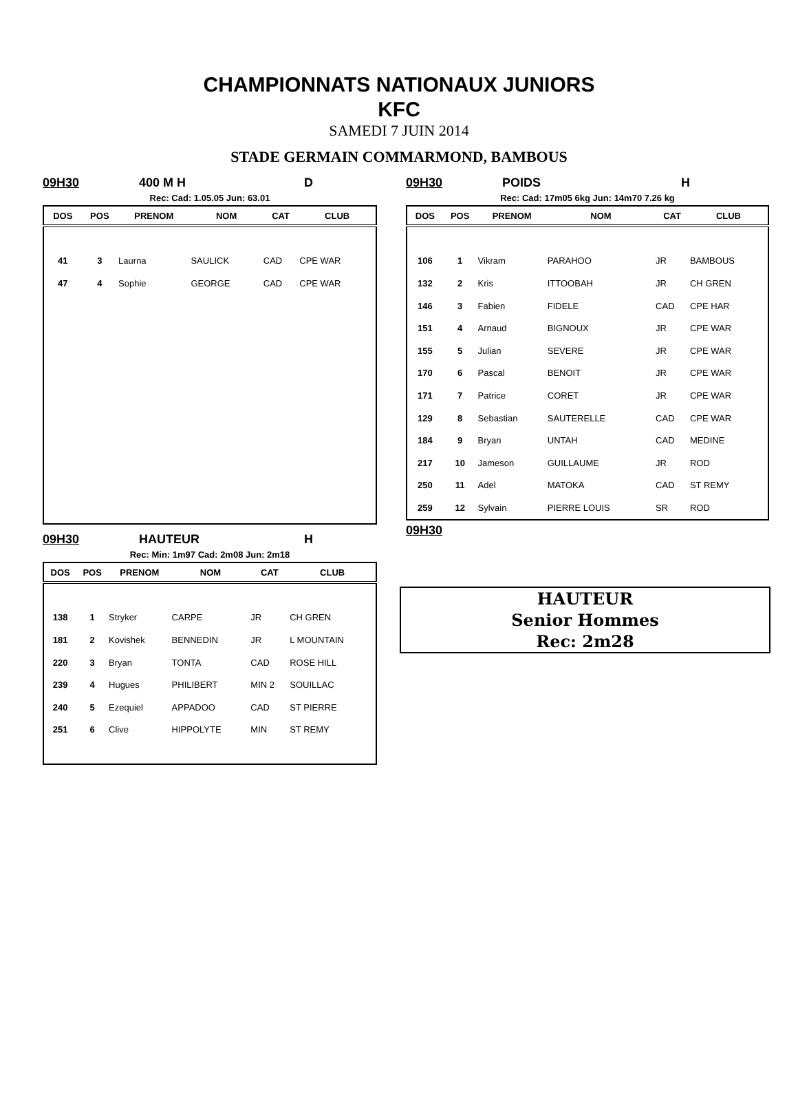CHAMPIONNATS NATIONAUX JUNIORS
KFC
SAMEDI 7 JUIN 2014
STADE GERMAIN COMMARMOND, BAMBOUS
09H30 400 M H D
Rec: Cad: 1.05.05 Jun: 63.01
| DOS | POS | PRENOM | NOM | CAT | CLUB |
| --- | --- | --- | --- | --- | --- |
| 41 | 3 | Laurna | SAULICK | CAD | CPE WAR |
| 47 | 4 | Sophie | GEORGE | CAD | CPE WAR |
09H30 POIDS H
Rec: Cad: 17m05 6kg Jun: 14m70 7.26 kg
| DOS | POS | PRENOM | NOM | CAT | CLUB |
| --- | --- | --- | --- | --- | --- |
| 106 | 1 | Vikram | PARAHOO | JR | BAMBOUS |
| 132 | 2 | Kris | ITTOOBAH | JR | CH GREN |
| 146 | 3 | Fabien | FIDELE | CAD | CPE HAR |
| 151 | 4 | Arnaud | BIGNOUX | JR | CPE WAR |
| 155 | 5 | Julian | SEVERE | JR | CPE WAR |
| 170 | 6 | Pascal | BENOIT | JR | CPE WAR |
| 171 | 7 | Patrice | CORET | JR | CPE WAR |
| 129 | 8 | Sebastian | SAUTERELLE | CAD | CPE WAR |
| 184 | 9 | Bryan | UNTAH | CAD | MEDINE |
| 217 | 10 | Jameson | GUILLAUME | JR | ROD |
| 250 | 11 | Adel | MATOKA | CAD | ST REMY |
| 259 | 12 | Sylvain | PIERRE LOUIS | SR | ROD |
09H30
09H30 HAUTEUR H
Rec: Min: 1m97 Cad: 2m08 Jun: 2m18
| DOS | POS | PRENOM | NOM | CAT | CLUB |
| --- | --- | --- | --- | --- | --- |
| 138 | 1 | Stryker | CARPE | JR | CH GREN |
| 181 | 2 | Kovishek | BENNEDIN | JR | L MOUNTAIN |
| 220 | 3 | Bryan | TONTA | CAD | ROSE HILL |
| 239 | 4 | Hugues | PHILIBERT | MIN 2 | SOUILLAC |
| 240 | 5 | Ezequiel | APPADOO | CAD | ST PIERRE |
| 251 | 6 | Clive | HIPPOLYTE | MIN | ST REMY |
HAUTEUR
Senior Hommes
Rec: 2m28